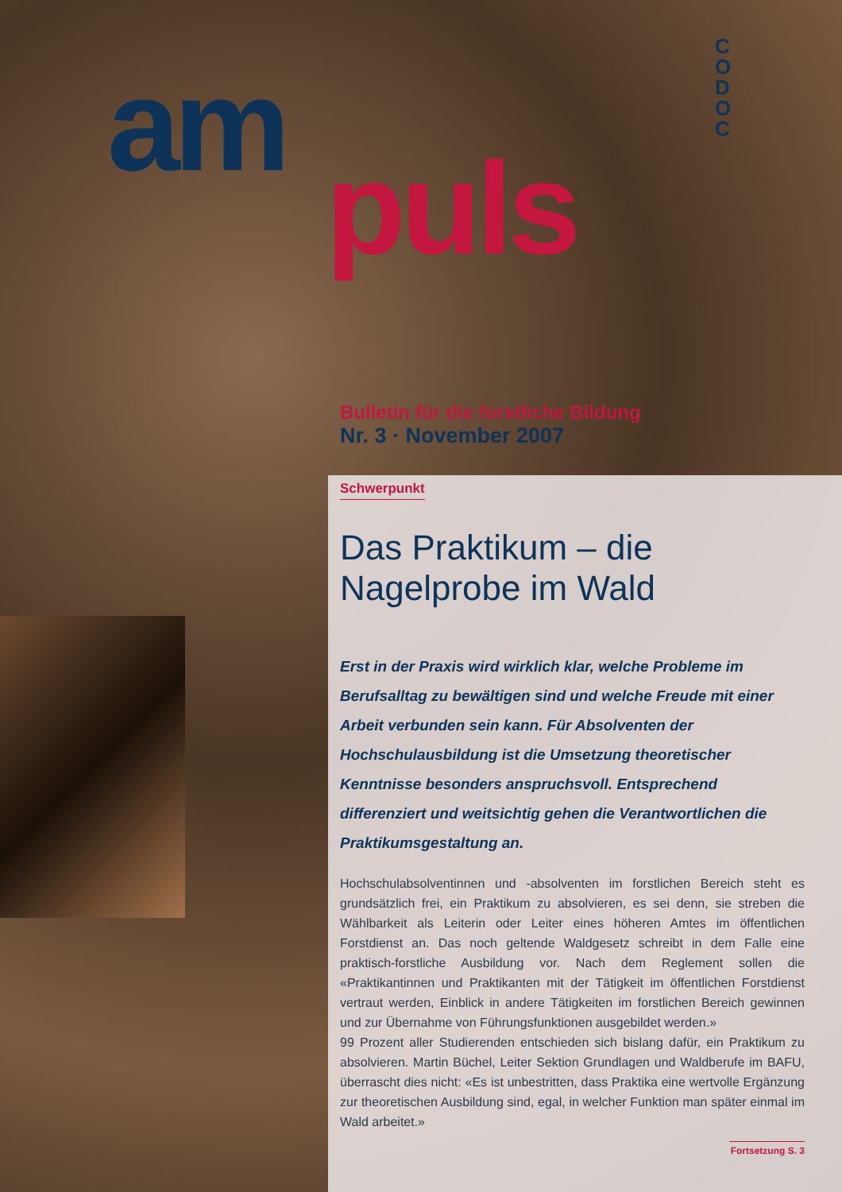am
puls
C O D O C
Bulletin für die forstliche Bildung
Nr. 3 · November 2007
Schwerpunkt
Das Praktikum – die Nagelprobe im Wald
Erst in der Praxis wird wirklich klar, welche Probleme im Berufsalltag zu bewältigen sind und welche Freude mit einer Arbeit verbunden sein kann. Für Absolventen der Hochschulausbildung ist die Umsetzung theoretischer Kenntnisse besonders anspruchsvoll. Entsprechend differenziert und weitsichtig gehen die Verantwortlichen die Praktikumsgestaltung an.
Hochschulabsolventinnen und -absolventen im forstlichen Bereich steht es grundsätzlich frei, ein Praktikum zu absolvieren, es sei denn, sie streben die Wählbarkeit als Leiterin oder Leiter eines höheren Amtes im öffentlichen Forstdienst an. Das noch geltende Waldgesetz schreibt in dem Falle eine praktisch-forstliche Ausbildung vor. Nach dem Reglement sollen die «Praktikantinnen und Praktikanten mit der Tätigkeit im öffentlichen Forstdienst vertraut werden, Einblick in andere Tätigkeiten im forstlichen Bereich gewinnen und zur Übernahme von Führungsfunktionen ausgebildet werden.»
99 Prozent aller Studierenden entschieden sich bislang dafür, ein Praktikum zu absolvieren. Martin Büchel, Leiter Sektion Grundlagen und Waldberufe im BAFU, überrascht dies nicht: «Es ist unbestritten, dass Praktika eine wertvolle Ergänzung zur theoretischen Ausbildung sind, egal, in welcher Funktion man später einmal im Wald arbeitet.»
Fortsetzung S. 3